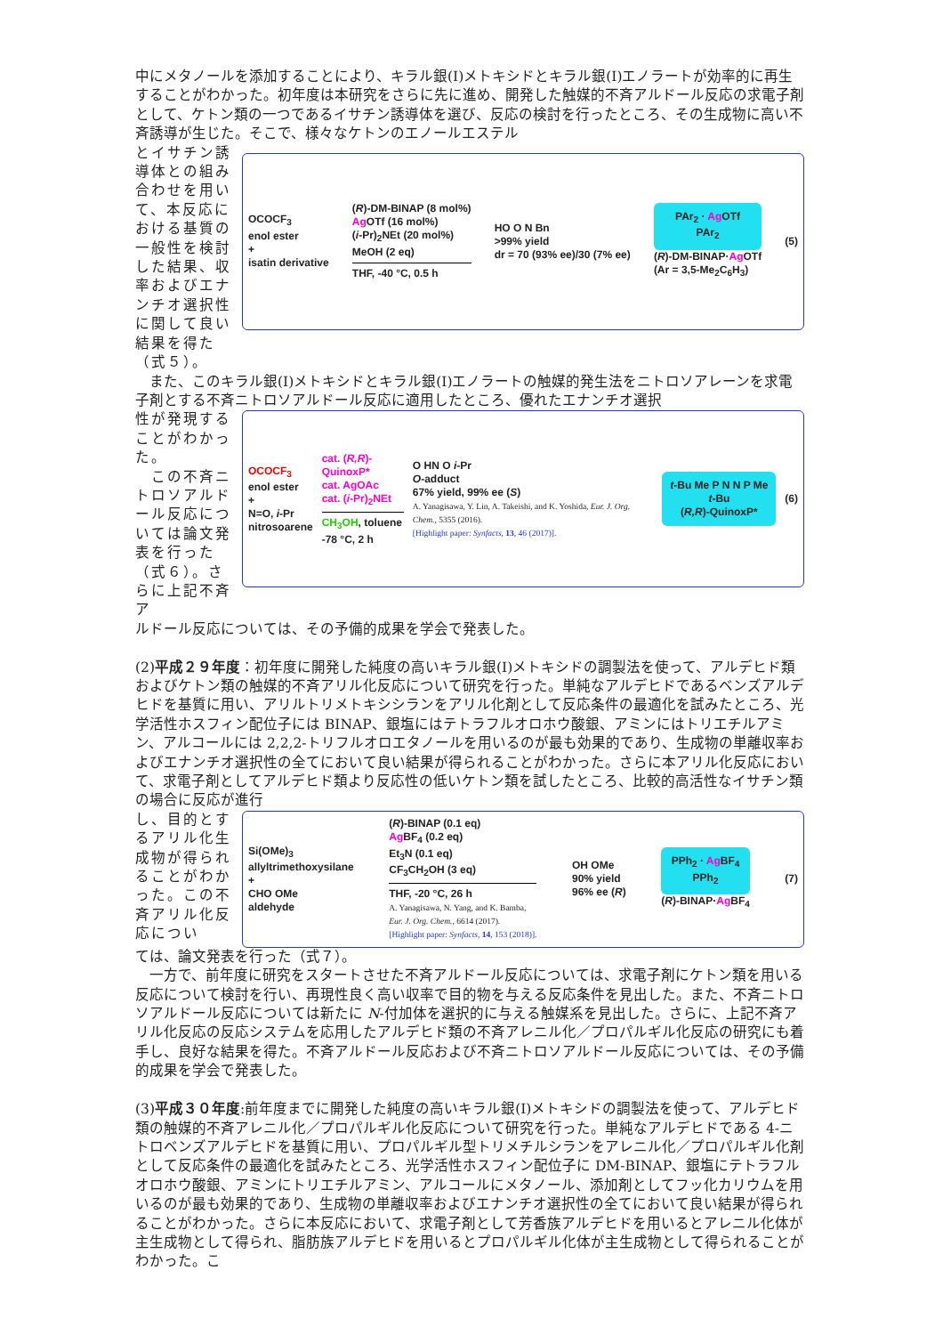中にメタノールを添加することにより、キラル銀(I)メトキシドとキラル銀(I)エノラートが効率的に再生することがわかった。初年度は本研究をさらに先に進め、開発した触媒的不斉アルドール反応の求電子剤として、ケトン類の一つであるイサチン誘導体を選び、反応の検討を行ったところ、その生成物に高い不斉誘導が生じた。そこで、様々なケトンのエノールエステル
とイサチン誘導体との組み合わせを用いて、本反応における基質の一般性を検討した結果、収率およびエナンチオ選択性に関して良い結果を得た（式５）。
OCOCF<sub>3</sub>
enol ester
+
isatin derivative
(R)-DM-BINAP (8 mol%)
Ag OTf (16 mol%)
(i-Pr)<sub>2</sub>NEt (20 mol%)
MeOH (2 eq)
THF, -40 °C, 0.5 h
HO O N Bn
>99% yield
dr = 70 (93% ee)/30 (7% ee)
PAr<sub>2</sub> · Ag OTf
PAr<sub>2</sub>
(R)-DM-BINAP·Ag OTf
(Ar = 3,5-Me<sub>2</sub>C<sub>6</sub>H<sub>3</sub>)
(5)
　また、このキラル銀(I)メトキシドとキラル銀(I)エノラートの触媒的発生法をニトロソアレーンを求電子剤とする不斉ニトロソアルドール反応に適用したところ、優れたエナンチオ選択
性が発現することがわかった。
　この不斉ニトロソアルドール反応については論文発表を行った（式６）。さらに上記不斉ア
OCOCF<sub>3</sub>
enol ester
+
N=O, i-Pr
nitrosoarene
cat. (R,R)-QuinoxP*
cat. AgOAc
cat. (i-Pr)<sub>2</sub>NEt
CH<sub>3</sub>OH, toluene
-78 °C, 2 h
O HN O i-Pr
O-adduct
67% yield, 99% ee (S)
A. Yanagisawa, Y. Lin, A. Takeishi, and K. Yoshida, Eur. J. Org. Chem., 5355 (2016).
[Highlight paper: Synfacts, 13, 46 (2017)].
t-Bu Me P N N P Me t-Bu
(R,R)-QuinoxP*
(6)
ルドール反応については、その予備的成果を学会で発表した。
(2)平成２９年度：初年度に開発した純度の高いキラル銀(I)メトキシドの調製法を使って、アルデヒド類およびケトン類の触媒的不斉アリル化反応について研究を行った。単純なアルデヒドであるベンズアルデヒドを基質に用い、アリルトリメトキシシランをアリル化剤として反応条件の最適化を試みたところ、光学活性ホスフィン配位子には BINAP、銀塩にはテトラフルオロホウ酸銀、アミンにはトリエチルアミン、アルコールには 2,2,2-トリフルオロエタノールを用いるのが最も効果的であり、生成物の単離収率およびエナンチオ選択性の全てにおいて良い結果が得られることがわかった。さらに本アリル化反応において、求電子剤としてアルデヒド類より反応性の低いケトン類を試したところ、比較的高活性なイサチン類の場合に反応が進行
し、目的とするアリル化生成物が得られることがわかった。この不斉アリル化反応につい
Si(OMe)<sub>3</sub>
allyltrimethoxysilane
+
CHO OMe
aldehyde
(R)-BINAP (0.1 eq)
Ag BF<sub>4</sub> (0.2 eq)
Et<sub>3</sub>N (0.1 eq)
CF<sub>3</sub>CH<sub>2</sub>OH (3 eq)
THF, -20 °C, 26 h
A. Yanagisawa, N. Yang, and K. Bamba,
Eur. J. Org. Chem., 6614 (2017).
[Highlight paper: Synfacts, 14, 153 (2018)].
OH OMe
90% yield
96% ee (R)
PPh<sub>2</sub> · Ag BF<sub>4</sub>
PPh<sub>2</sub>
(R)-BINAP·Ag BF<sub>4</sub>
(7)
ては、論文発表を行った（式７）。
　一方で、前年度に研究をスタートさせた不斉アルドール反応については、求電子剤にケトン類を用いる反応について検討を行い、再現性良く高い収率で目的物を与える反応条件を見出した。また、不斉ニトロソアルドール反応については新たに N-付加体を選択的に与える触媒系を見出した。さらに、上記不斉アリル化反応の反応システムを応用したアルデヒド類の不斉アレニル化／プロパルギル化反応の研究にも着手し、良好な結果を得た。不斉アルドール反応および不斉ニトロソアルドール反応については、その予備的成果を学会で発表した。
(3)平成３０年度:前年度までに開発した純度の高いキラル銀(I)メトキシドの調製法を使って、アルデヒド類の触媒的不斉アレニル化／プロパルギル化反応について研究を行った。単純なアルデヒドである 4-ニトロベンズアルデヒドを基質に用い、プロパルギル型トリメチルシランをアレニル化／プロパルギル化剤として反応条件の最適化を試みたところ、光学活性ホスフィン配位子に DM-BINAP、銀塩にテトラフルオロホウ酸銀、アミンにトリエチルアミン、アルコールにメタノール、添加剤としてフッ化カリウムを用いるのが最も効果的であり、生成物の単離収率およびエナンチオ選択性の全てにおいて良い結果が得られることがわかった。さらに本反応において、求電子剤として芳香族アルデヒドを用いるとアレニル化体が主生成物として得られ、脂肪族アルデヒドを用いるとプロパルギル化体が主生成物として得られることがわかった。こ